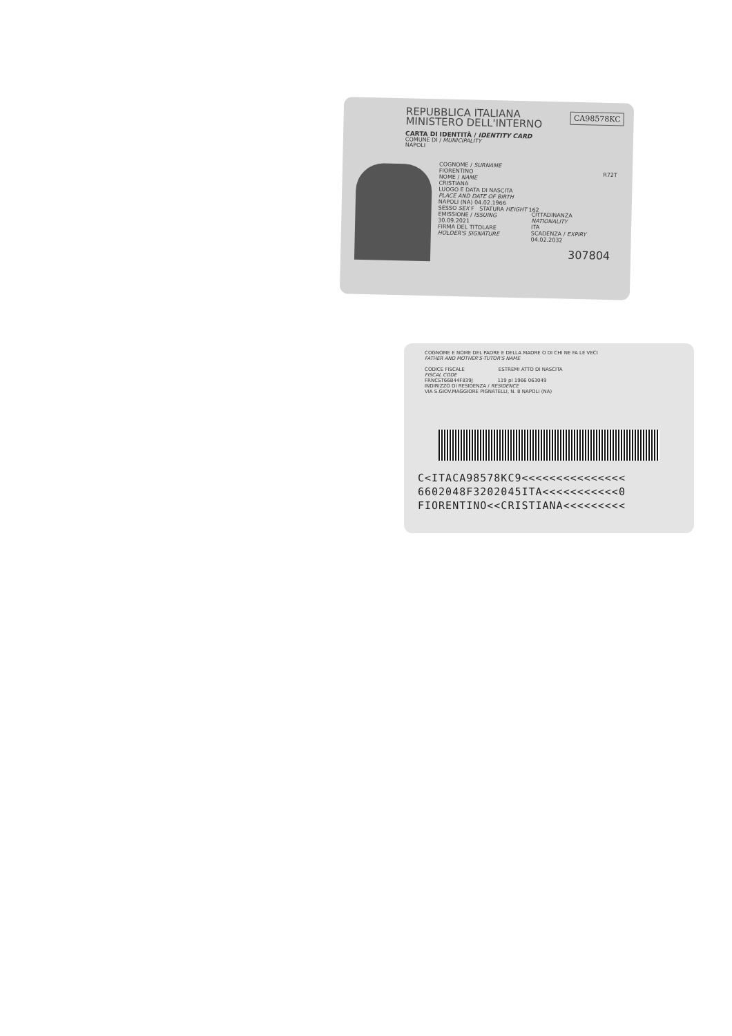REPUBBLICA ITALIANA
MINISTERO DELL'INTERNO
CA98578KC
CARTA DI IDENTITÀ / IDENTITY CARD
COMUNE DI / MUNICIPALITY
NAPOLI
COGNOME / SURNAME
FIORENTINO
NOME / NAME
CRISTIANA
LUOGO E DATA DI NASCITA
PLACE AND DATE OF BIRTH
NAPOLI (NA) 04.02.1966
SESSO SEX F STATURA HEIGHT 162
EMISSIONE / ISSUING
30.09.2021
FIRMA DEL TITOLARE
HOLDER'S SIGNATURE
CITTADINANZA
NATIONALITY
ITA
SCADENZA / EXPIRY
04.02.2032
R72T
307804
COGNOME E NOME DEL PADRE E DELLA MADRE O DI CHI NE FA LE VECI
FATHER AND MOTHER'S-TUTOR'S NAME
CODICE FISCALE ESTREMI ATTO DI NASCITA
FISCAL CODE
FRNCST66B44F839J 119 pI 1966 063049
INDIRIZZO DI RESIDENZA / RESIDENCE
VIA S.GIOV.MAGGIORE PIGNATELLI, N. 8 NAPOLI (NA)
C<ITACA98578KC9<<<<<<<<<<<<<<<
6602048F3202045ITA<<<<<<<<<<<0
FIORENTINO<<CRISTIANA<<<<<<<<<